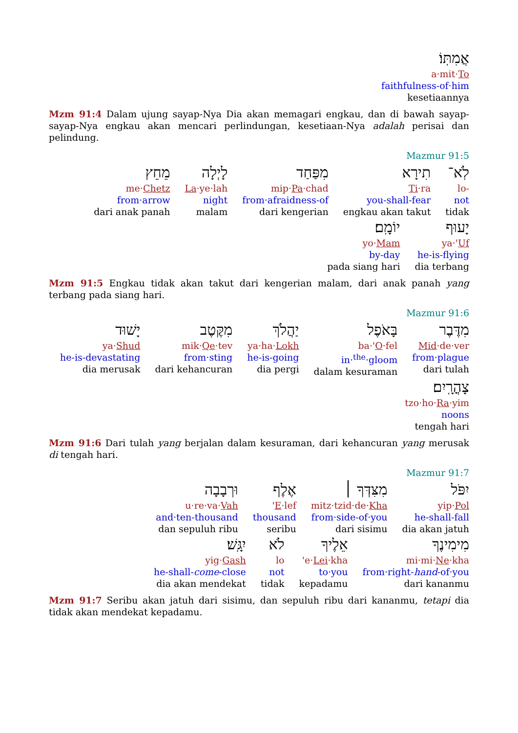אֲמִתּֽוֹ׃
a·mit·To
faithfulness-of·him
kesetiaannya
Mzm 91:4 Dalam ujung sayap-Nya Dia akan memagari engkau, dan di bawah sayap-sayap-Nya engkau akan mencari perlindungan, kesetiaan-Nya adalah perisai dan pelindung.
Mazmur 91:5
לֹֽא־
lo-
not
tidak
תִירָא
Ti·ra
you-shall-fear
engkau akan takut
מִפַּחַד
mip·Pa·chad
from·afraidness-of
dari kengerian
לָיְלָה
La·ye·lah
night
malam
מֵחֵץ
me·Chetz
from·arrow
dari anak panah
יָעוּף
ya·'Uf
he-is-flying
dia terbang
יוֹמָֽם׃
yo·Mam
by-day
pada siang hari
Mzm 91:5 Engkau tidak akan takut dari kengerian malam, dari anak panah yang terbang pada siang hari.
Mazmur 91:6
מִדֶּבֶר
Mid·de·ver
from·plague
dari tulah
בָּאֹפֶל
ba·'O·fel
in·<sup>the</sup>·gloom
dalam kesuraman
יַהֲלֹךְ
ya·ha·Lokh
he-is-going
dia pergi
מִקֶּטֶב
mik·Qe·tev
from·sting
dari kehancuran
יָשׁוּד
ya·Shud
he-is-devastating
dia merusak
צָהֳרָֽיִם׃
tzo·ho·Ra·yim
noons
tengah hari
Mzm 91:6 Dari tulah yang berjalan dalam kesuraman, dari kehancuran yang merusak di tengah hari.
Mazmur 91:7
יִפֹּל
yip·Pol
he-shall-fall
dia akan jatuh
מִצִּדְּךָ ׀
mitz·tzid·de·Kha
from·side-of·you
dari sisimu
אֶלֶף
'E·lef
thousand
seribu
וּרְבָבָה
u·re·va·Vah
and·ten-thousand
dan sepuluh ribu
מִימִינֶךָ
mi·mi·Ne·kha
from·right-hand-of·you
dari kananmu
אֵלֶיךָ
'e·Lei·kha
to·you
kepadamu
לֹא
lo
not
tidak
יִגָּֽשׁ׃
yig·Gash
he-shall-come-close
dia akan mendekat
Mzm 91:7 Seribu akan jatuh dari sisimu, dan sepuluh ribu dari kananmu, tetapi dia tidak akan mendekat kepadamu.